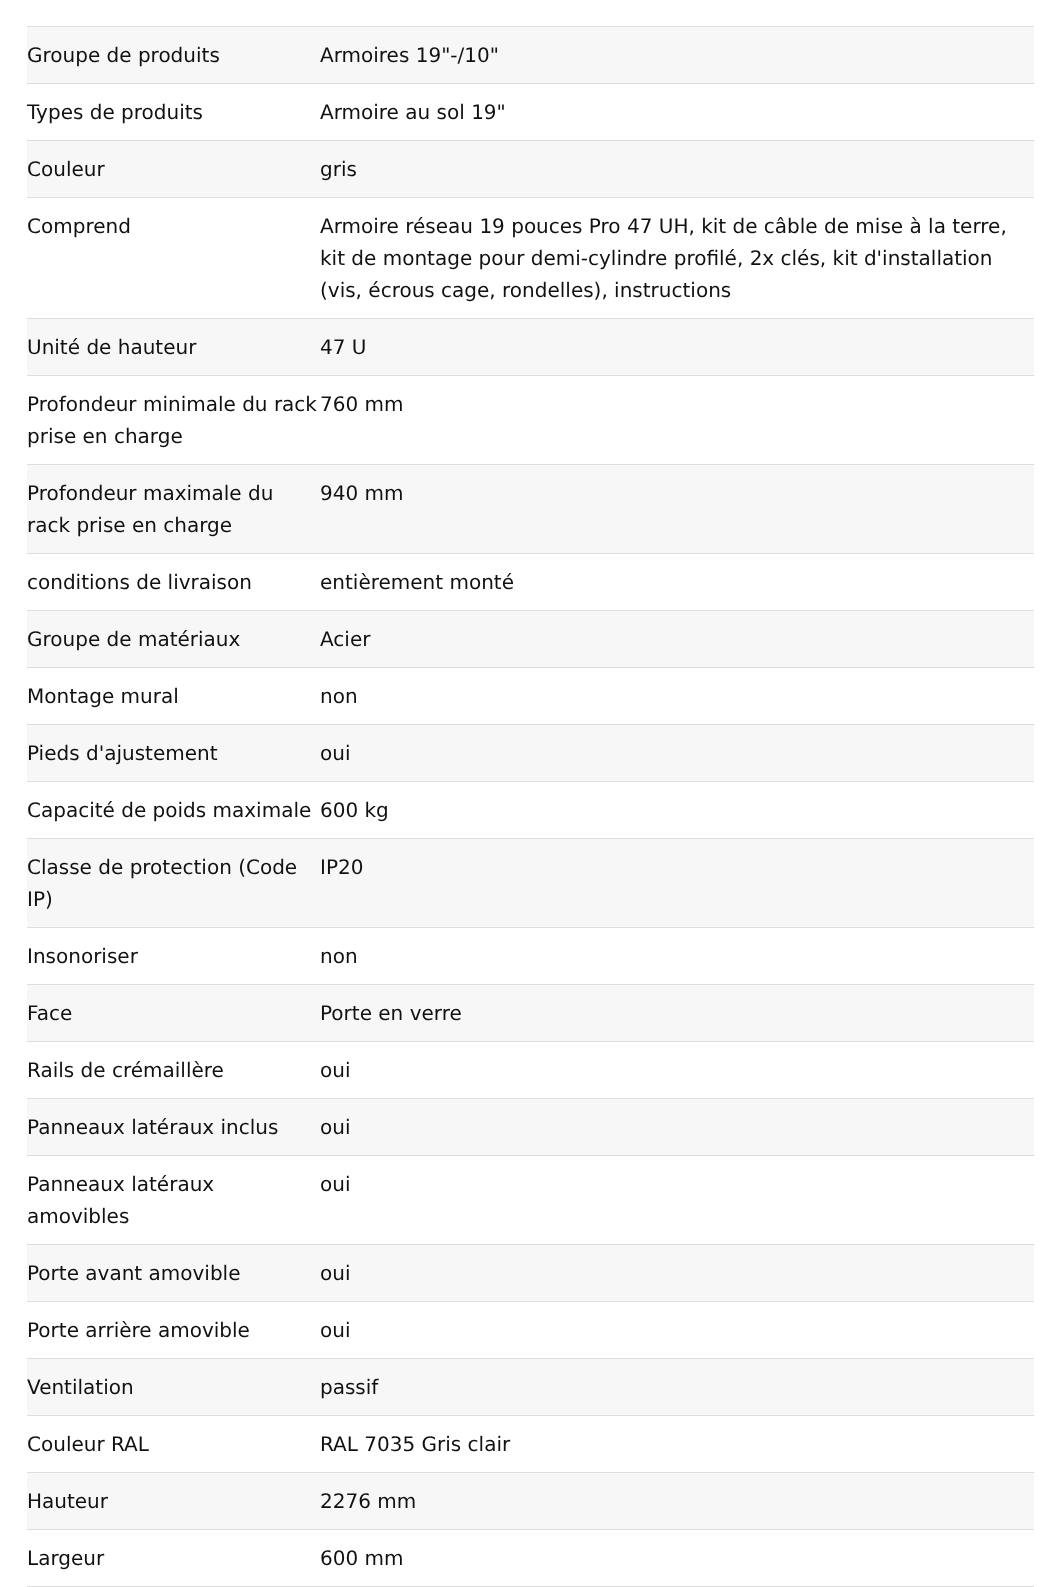| Groupe de produits | Armoires 19"-/10" |
| Types de produits | Armoire au sol 19" |
| Couleur | gris |
| Comprend | Armoire réseau 19 pouces Pro 47 UH, kit de câble de mise à la terre, kit de montage pour demi-cylindre profilé, 2x clés, kit d'installation (vis, écrous cage, rondelles), instructions |
| Unité de hauteur | 47 U |
| Profondeur minimale du rack prise en charge | 760 mm |
| Profondeur maximale du rack prise en charge | 940 mm |
| conditions de livraison | entièrement monté |
| Groupe de matériaux | Acier |
| Montage mural | non |
| Pieds d'ajustement | oui |
| Capacité de poids maximale | 600 kg |
| Classe de protection (Code IP) | IP20 |
| Insonoriser | non |
| Face | Porte en verre |
| Rails de crémaillère | oui |
| Panneaux latéraux inclus | oui |
| Panneaux latéraux amovibles | oui |
| Porte avant amovible | oui |
| Porte arrière amovible | oui |
| Ventilation | passif |
| Couleur RAL | RAL 7035 Gris clair |
| Hauteur | 2276 mm |
| Largeur | 600 mm |